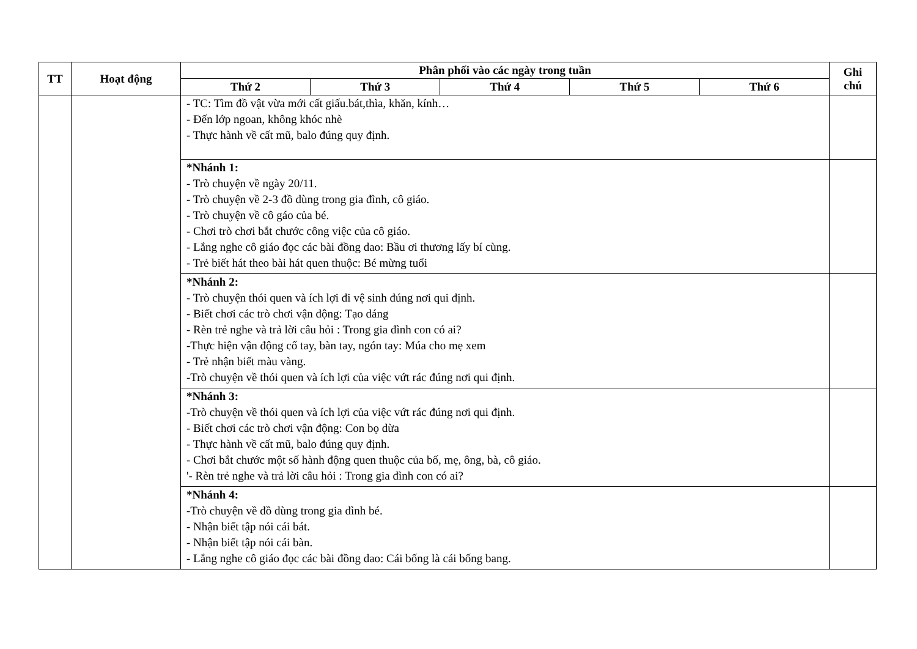| TT | Hoạt động | Phân phối vào các ngày trong tuần | | | | | Ghi chú |
| --- | --- | --- | --- | --- | --- | --- | --- |
| | | Thứ 2 | Thứ 3 | Thứ 4 | Thứ 5 | Thứ 6 | |
| | | - TC: Tìm đồ vật vừa mới cất giấu.bát,thìa, khăn, kính… - Đến lớp ngoan, không khóc nhè - Thực hành về cất mũ, balo đúng quy định. | | | | | |
| | | *Nhánh 1: - Trò chuyện về ngày 20/11. - Trò chuyện về 2-3 đồ dùng trong gia đình, cô giáo. - Trò chuyện về cô gáo của bé. - Chơi trò chơi bắt chước công việc của cô giáo. - Lắng nghe cô giáo đọc các bài đồng dao: Bầu ơi thương lấy bí cùng. - Trẻ biết hát theo bài hát quen thuộc: Bé mừng tuổi | | | | | |
| | | *Nhánh 2: - Trò chuyện thói quen và ích lợi đi vệ sinh đúng nơi qui định. - Biết chơi các trò chơi vận động: Tạo dáng - Rèn trẻ nghe và trả lời câu hỏi : Trong gia đình con có ai? -Thực hiện vận động cổ tay, bàn tay, ngón tay: Múa cho mẹ xem - Trẻ nhận biết màu vàng. -Trò chuyện về thói quen và ích lợi của việc vứt rác đúng nơi qui định. | | | | | |
| | | *Nhánh 3: -Trò chuyện về thói quen và ích lợi của việc vứt rác đúng nơi qui định. - Biết chơi các trò chơi vận động: Con bọ dừa - Thực hành về cất mũ, balo đúng quy định. - Chơi bắt chước một số hành động quen thuộc của bố, mẹ, ông, bà, cô giáo. '- Rèn trẻ nghe và trả lời câu hỏi : Trong gia đình con có ai? | | | | | |
| | | *Nhánh 4: -Trò chuyện về đồ dùng trong gia đình bé. - Nhận biết tập nói cái bát. - Nhận biết tập nói cái bàn. - Lắng nghe cô giáo đọc các bài đồng dao: Cái bống là cái bống bang. | | | | | |